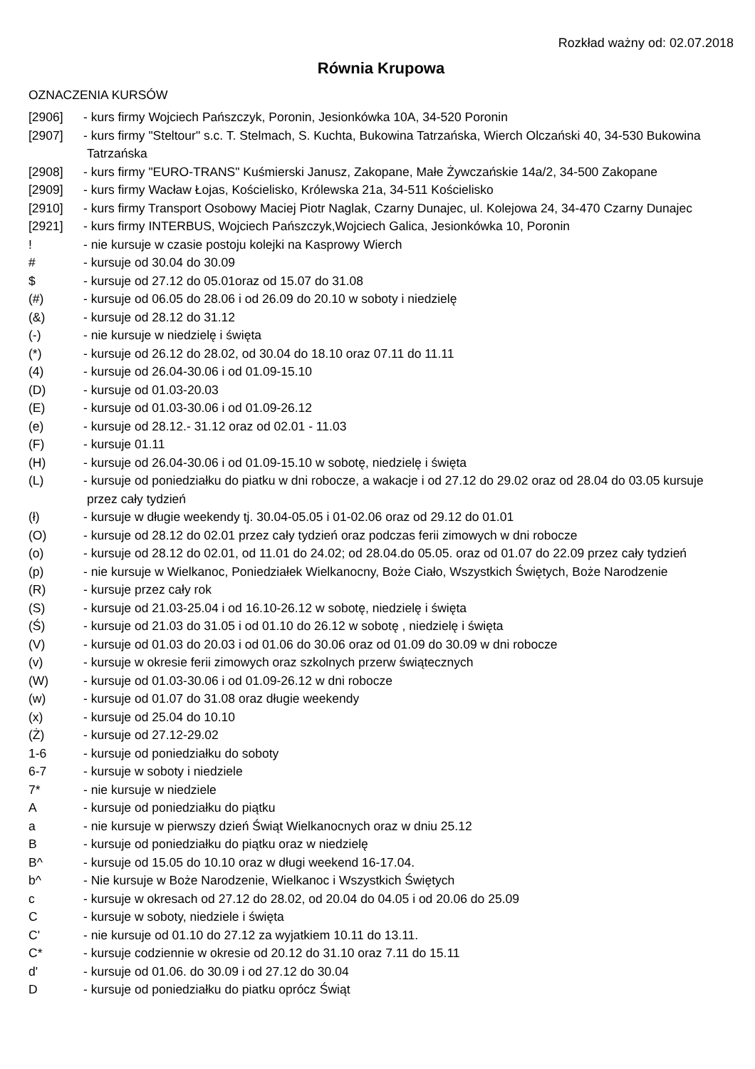Rozkład ważny od: 02.07.2018
Równia Krupowa
OZNACZENIA KURSÓW
| [2906] | - kurs firmy Wojciech Pańszczyk, Poronin, Jesionkówka 10A, 34-520 Poronin |
| [2907] | - kurs firmy "Steltour" s.c. T. Stelmach, S. Kuchta, Bukowina Tatrzańska, Wierch Olczański 40, 34-530 Bukowina Tatrzańska |
| [2908] | - kurs firmy "EURO-TRANS" Kuśmierski Janusz, Zakopane, Małe Żywczańskie 14a/2, 34-500 Zakopane |
| [2909] | - kurs firmy Wacław Łojas, Kościelisko, Królewska 21a, 34-511 Kościelisko |
| [2910] | - kurs firmy Transport Osobowy Maciej Piotr Naglak, Czarny Dunajec, ul. Kolejowa 24, 34-470 Czarny Dunajec |
| [2921] | - kurs firmy INTERBUS, Wojciech Pańszczyk,Wojciech Galica, Jesionkówka 10, Poronin |
| ! | - nie kursuje w czasie postoju kolejki na Kasprowy Wierch |
| # | - kursuje od 30.04 do 30.09 |
| $ | - kursuje od 27.12 do 05.01oraz od 15.07 do 31.08 |
| (#) | - kursuje od 06.05 do 28.06 i od 26.09 do 20.10 w soboty i niedzielę |
| (&) | - kursuje od 28.12 do 31.12 |
| (-) | - nie kursuje w niedzielę i święta |
| (*) | - kursuje od 26.12 do 28.02, od 30.04 do 18.10 oraz 07.11 do 11.11 |
| (4) | - kursuje od 26.04-30.06 i od 01.09-15.10 |
| (D) | - kursuje od 01.03-20.03 |
| (E) | - kursuje od 01.03-30.06 i od 01.09-26.12 |
| (e) | - kursuje od 28.12.- 31.12 oraz od 02.01 - 11.03 |
| (F) | - kursuje 01.11 |
| (H) | - kursuje od 26.04-30.06 i od 01.09-15.10 w sobotę, niedzielę i święta |
| (L) | - kursuje od poniedziałku do piatku w dni robocze, a wakacje i od 27.12 do 29.02 oraz od 28.04 do 03.05 kursuje przez cały tydzień |
| (ł) | - kursuje w długie weekendy tj. 30.04-05.05 i 01-02.06 oraz od 29.12 do 01.01 |
| (O) | - kursuje od 28.12 do 02.01 przez cały tydzień oraz podczas ferii zimowych w dni robocze |
| (o) | - kursuje od 28.12 do 02.01, od 11.01 do 24.02; od 28.04.do 05.05. oraz od 01.07 do 22.09 przez cały tydzień |
| (p) | - nie kursuje w Wielkanoc, Poniedziałek Wielkanocny, Boże Ciało, Wszystkich Świętych, Boże Narodzenie |
| (R) | - kursuje przez cały rok |
| (S) | - kursuje od 21.03-25.04 i od 16.10-26.12 w sobotę, niedzielę i święta |
| (Ś) | - kursuje od 21.03 do 31.05 i od 01.10 do 26.12 w sobotę , niedzielę i święta |
| (V) | - kursuje od 01.03 do 20.03 i od 01.06 do 30.06 oraz od 01.09 do 30.09 w dni robocze |
| (v) | - kursuje w okresie ferii zimowych oraz szkolnych przerw świątecznych |
| (W) | - kursuje od 01.03-30.06 i od 01.09-26.12 w dni robocze |
| (w) | - kursuje od 01.07 do 31.08 oraz długie weekendy |
| (x) | - kursuje od 25.04 do 10.10 |
| (Ż) | - kursuje od 27.12-29.02 |
| 1-6 | - kursuje od poniedziałku do soboty |
| 6-7 | - kursuje w soboty i niedziele |
| 7* | - nie kursuje w niedziele |
| A | - kursuje od poniedziałku do piątku |
| a | - nie kursuje w pierwszy dzień Świąt Wielkanocnych oraz w dniu 25.12 |
| B | - kursuje od poniedziałku do piątku oraz w niedzielę |
| B^ | - kursuje od 15.05 do 10.10 oraz w długi weekend 16-17.04. |
| b^ | - Nie kursuje w Boże Narodzenie, Wielkanoc i Wszystkich Świętych |
| c | - kursuje w okresach od 27.12 do 28.02, od 20.04 do 04.05 i od 20.06 do 25.09 |
| C | - kursuje w soboty, niedziele i święta |
| C' | - nie kursuje od 01.10 do 27.12 za wyjatkiem 10.11 do 13.11. |
| C* | - kursuje codziennie w okresie od 20.12 do 31.10 oraz 7.11 do 15.11 |
| d' | - kursuje od 01.06. do 30.09 i od 27.12 do 30.04 |
| D | - kursuje od poniedziałku do piatku oprócz Świąt |